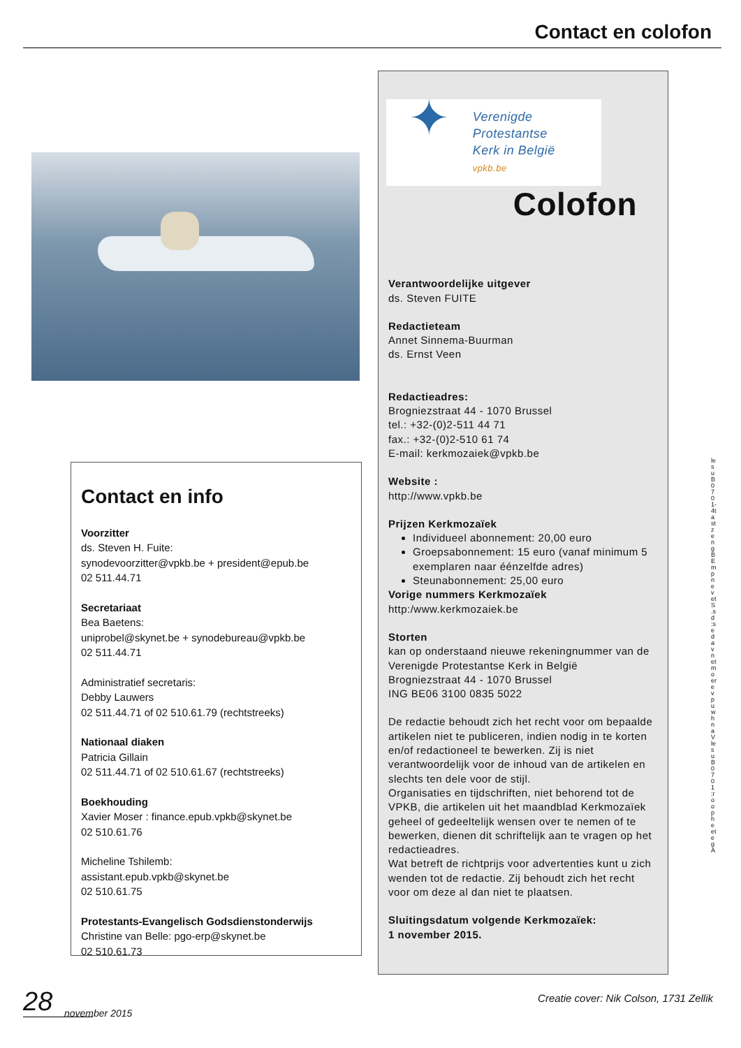Contact en colofon
✦
Verenigde Protestantse
Kerk in België
vpkb.be
Colofon
Verantwoordelijke uitgever
ds. Steven FUITE
Redactieteam
Annet Sinnema-Buurman
ds. Ernst Veen
Redactieadres:
Brogniezstraat 44 - 1070 Brussel
tel.: +32-(0)2-511 44 71
fax.: +32-(0)2-510 61 74
E-mail: kerkmozaiek@vpkb.be
Website :
http://www.vpkb.be
Prijzen Kerkmozaïek
Individueel abonnement: 20,00 euro
Groepsabonnement: 15 euro (vanaf minimum 5 exemplaren naar éénzelfde adres)
Steunabonnement: 25,00 euro
Vorige nummers Kerkmozaïek
http:/www.kerkmozaiek.be
Storten
kan op onderstaand nieuwe rekeningnummer van de
Verenigde Protestantse Kerk in België
Brogniezstraat 44 - 1070 Brussel
ING BE06 3100 0835 5022
De redactie behoudt zich het recht voor om bepaalde artikelen niet te publiceren, indien nodig in te korten en/of redactioneel te bewerken. Zij is niet verantwoordelijk voor de inhoud van de artikelen en slechts ten dele voor de stijl.
Organisaties en tijdschriften, niet behorend tot de VPKB, die artikelen uit het maandblad Kerkmozaïek geheel of gedeeltelijk wensen over te nemen of te bewerken, dienen dit schriftelijk aan te vragen op het redactieadres.
Wat betreft de richtprijs voor advertenties kunt u zich wenden tot de redactie. Zij behoudt zich het recht voor om deze al dan niet te plaatsen.
Sluitingsdatum volgende Kerkmozaïek:
1 november 2015.
Contact en info
Voorzitter
ds. Steven H. Fuite:
synodevoorzitter@vpkb.be + president@epub.be
02 511.44.71
Secretariaat
Bea Baetens:
uniprobel@skynet.be + synodebureau@vpkb.be
02 511.44.71
Administratief secretaris:
Debby Lauwers
02 511.44.71 of 02 510.61.79 (rechtstreeks)
Nationaal diaken
Patricia Gillain
02 511.44.71 of 02 510.61.67 (rechtstreeks)
Boekhouding
Xavier Moser : finance.epub.vpkb@skynet.be
02 510.61.76
Micheline Tshilemb:
assistant.epub.vpkb@skynet.be
02 510.61.75
Protestants-Evangelisch Godsdienstonderwijs
Christine van Belle: pgo-erp@skynet.be
02 510.61.73
lesuB0701-4tastzeng B Emp nevetS .sd :sedavnetmoerevpu whnaV lesuB0701 :roopheeteg A
28
november 2015
Creatie cover: Nik Colson, 1731 Zellik